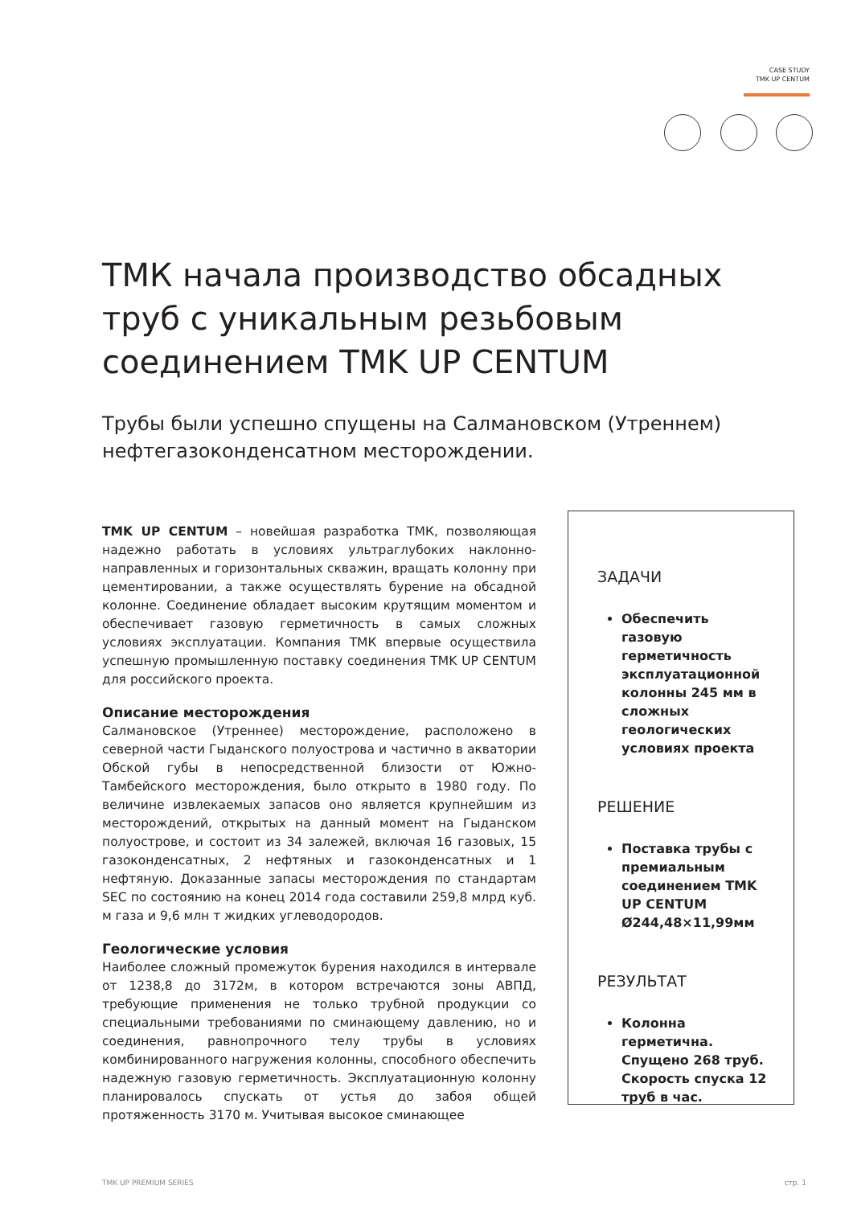CASE STUDY
TMK UP CENTUM
ТМК начала производство обсадных труб с уникальным резьбовым соединением TMK UP CENTUM
Трубы были успешно спущены на Салмановском (Утреннем) нефтегазоконденсатном месторождении.
TMK UP CENTUM – новейшая разработка ТМК, позволяющая надежно работать в условиях ультраглубоких наклонно-направленных и горизонтальных скважин, вращать колонну при цементировании, а также осуществлять бурение на обсадной колонне. Соединение обладает высоким крутящим моментом и обеспечивает газовую герметичность в самых сложных условиях эксплуатации. Компания ТМК впервые осуществила успешную промышленную поставку соединения TMK UP CENTUM для российского проекта.
Описание месторождения
Салмановское (Утреннее) месторождение, расположено в северной части Гыданского полуострова и частично в акватории Обской губы в непосредственной близости от Южно-Тамбейского месторождения, было открыто в 1980 году. По величине извлекаемых запасов оно является крупнейшим из месторождений, открытых на данный момент на Гыданском полуострове, и состоит из 34 залежей, включая 16 газовых, 15 газоконденсатных, 2 нефтяных и газоконденсатных и 1 нефтяную. Доказанные запасы месторождения по стандартам SEC по состоянию на конец 2014 года составили 259,8 млрд куб. м газа и 9,6 млн т жидких углеводородов.
Геологические условия
Наиболее сложный промежуток бурения находился в интервале от 1238,8 до 3172м, в котором встречаются зоны АВПД, требующие применения не только трубной продукции со специальными требованиями по сминающему давлению, но и соединения, равнопрочного телу трубы в условиях комбинированного нагружения колонны, способного обеспечить надежную газовую герметичность. Эксплуатационную колонну планировалось спускать от устья до забоя общей протяженность 3170 м. Учитывая высокое сминающее
ЗАДАЧИ
Обеспечить газовую герметичность эксплуатационной колонны 245 мм в сложных геологических условиях проекта
РЕШЕНИЕ
Поставка трубы с премиальным соединением TMK UP CENTUM Ø244,48×11,99мм
РЕЗУЛЬТАТ
Колонна герметична. Спущено 268 труб. Скорость спуска 12 труб в час.
TMK UP PREMIUM SERIES стр. 1